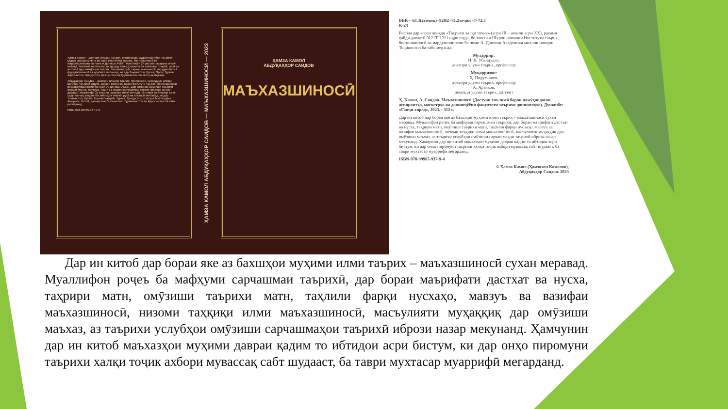Ҳамза Камол – доктори илмҳои таърих, профессор, мудири Шуъбаи таърихи қадим, асрҳои миёна ва нави Институти таърих, бостоншиносӣ ва мардумшиносии ба номи А.Дониши АМИТ, муаллифи 24 рисола, асарҳои илмӣ-методӣ, таълимӣ ва бештар аз дусаду панҷоҳ мақола ба забонҳои тоҷикӣ, русӣ ва англисӣ дар мавзӯъҳои таърих, таърихнигорӣ, сарчашмашиносӣ, мардумшиносӣ фарҳангшиносӣ ва адабиёт мебошад, ки дар Тоҷикистон, Русия, Эрон, Туркия, Афғонистон, Ҳиндустон, Қазоқистон ва Қирғизистон ба табъ расидаанд.
Абдуқаҳҳор Саидов – доктори илмҳои таърих, профессор, сарходими илмии Шуъбаи таърихи қадим, асрҳои миёна ва нави Институти таърих, бостоншиносӣ ва мардумшиносии ба номи А. Дониши АМИТ. Дар заминаи омӯзиши таърихи асрҳои миёна, тарҷума, таҳия ва нашри сарчашмаҳо корҳои зиёдеро анҷом додааст. Муаллифи 21 рисола, асарҳои илмӣ-методӣ, таълимӣ ва бештар аз як саду панҷоҳ мақола ба забонҳои тоҷикӣ, русӣ ва англисӣ мебошад, ки дар Тоҷикистон, Русия, Кореяи Ҷанубӣ, Туркия, Ҳиндустон, Штатҳои Муттаҳидаи Америка, Хитой, Қазоқистон, Ӯзбекистон, Туркманистон ва Қирғизистон ба табъ расидаанд.
ISBN 978-99985-937-7-0
ҲАМЗА КАМОЛ АБДУҚАҲҲОР САИДОВ — МАЪХАЗШИНОСӢ — 2023
ҲАМЗА КАМОЛ
АБДУҚАҲҲОР САИДОВ
МАЪХАЗШИНОСӢ
ББК – 63.3(2тоҷик)+92Я2+81.2тоҷик -4+72.3
К-24
Рисола дар асоси лоиҳаи «Таърихи халқи тоҷик» (асри III – аввали асри XX), рақами қайди давлатӣ 0121TJ1211 иҷро шуда, бо тавсияи Шурои олимони Институти таърих, бостоншиносӣ ва мардумшиносии ба номи А. Дониши Академияи миллии илмҳои Тоҷикистон ба табъ мерасад.
Муҳаррир:
Н. К. Убайдулло,
доктори улуми таърих, профессор
Муқарризон:
Ҳ. Пирумшоев,
доктори улуми таърих, профессор
А. Артиков,
номзади улуми таърих, дотсент
Ҳ. Камол, А. Саидов. Маъхазшиносӣ (Дастури таълимӣ барои пажӯҳандагон, аспирантҳо, магистрҳо ва донишҷӯёни факултети таърихи донишгоҳҳо). Душанбе: «Ганҷи хирад», 2023. - 312 с.
Дар ин китоб дар бораи яке аз бахшҳои муҳими илми таърих – маъхазшиносӣ сухан меравад. Муаллифон роҷеъ ба мафҳуми сарчашмаи таърихӣ, дар бораи маърифати дастхат ва нусха, таҳрири матн, омӯзиши таърихи матн, таҳлили фарқи нусхаҳо, мавзуъ ва вазифаи маъхазшиносӣ, низоми таҳқиқи илми маъхазшиносӣ, масъулияти муҳаққиқ дар омӯзиши маъхаз, аз таърихи услубҳои омӯзиши сарчашмаҳои таърихӣ ибрози назар мекунанд. Ҳамчунин дар ин китоб маъхазҳои муҳими давраи қадим то ибтидои асри бистум, ки дар онҳо пиромуни таърихи халқи тоҷик ахбори мувассақ сабт шудааст, ба таври мухтасар муаррифӣ мегарданд.
ISBN-978-99985-937-9-4
© Ҳамза Камол (Ҳамзахон Камолов),
Абдуқаҳҳор Саидов. 2023
Дар ин китоб дар бораи яке аз бахшҳои муҳими илми таърих – маъхазшиносӣ сухан меравад. Муаллифон роҷеъ ба мафҳуми сарчашмаи таърихӣ, дар бораи маърифати дастхат ва нусха, таҳрири матн, омӯзиши таърихи матн, таҳлили фарқи нусхаҳо, мавзуъ ва вазифаи маъхазшиносӣ, низоми таҳқиқи илми маъхазшиносӣ, масъулияти муҳаққиқ дар омӯзиши маъхаз, аз таърихи услубҳои омӯзиши сарчашмаҳои таърихӣ ибрози назар мекунанд. Ҳамчунин дар ин китоб маъхазҳои муҳими давраи қадим то ибтидои асри бистум, ки дар онҳо пиромуни таърихи халқи тоҷик ахбори мувассақ сабт шудааст, ба таври мухтасар муаррифӣ мегарданд.